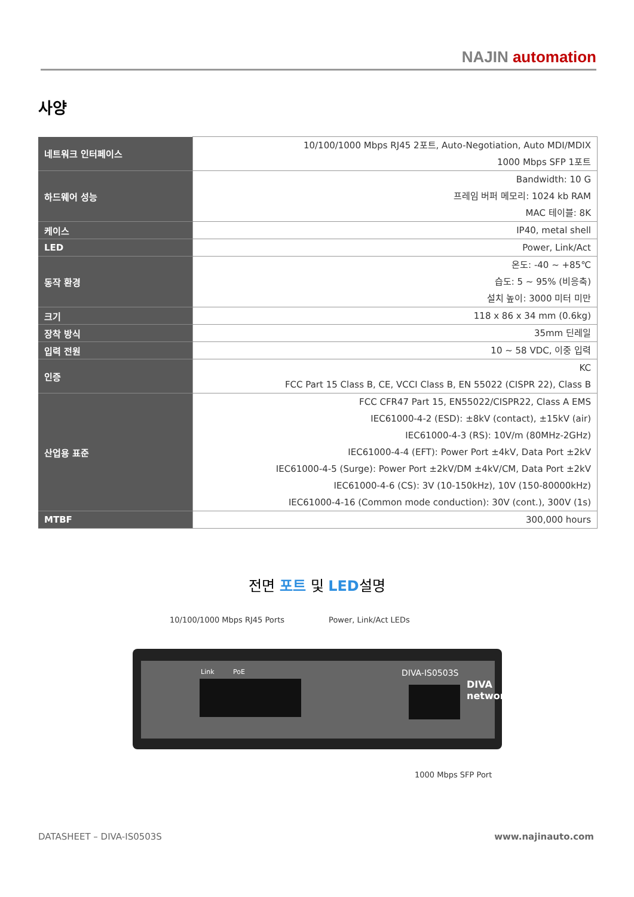NAJIN automation
사양
| 네트워크 인터페이스 | 10/100/1000 Mbps RJ45 2포트, Auto-Negotiation, Auto MDI/MDIX 1000 Mbps SFP 1포트 |
| 하드웨어 성능 | Bandwidth: 10 G 프레임 버퍼 메모리: 1024 kb RAM MAC 테이블: 8K |
| 케이스 | IP40, metal shell |
| LED | Power, Link/Act |
| 동작 환경 | 온도: -40 ~ +85℃ 습도: 5 ~ 95% (비응축) 설치 높이: 3000 미터 미만 |
| 크기 | 118 x 86 x 34 mm (0.6kg) |
| 장착 방식 | 35mm 딘레일 |
| 입력 전원 | 10 ~ 58 VDC, 이중 입력 |
| 인증 | KC FCC Part 15 Class B, CE, VCCI Class B, EN 55022 (CISPR 22), Class B |
| 산업용 표준 | FCC CFR47 Part 15, EN55022/CISPR22, Class A EMS IEC61000-4-2 (ESD): ±8kV (contact), ±15kV (air) IEC61000-4-3 (RS): 10V/m (80MHz-2GHz) IEC61000-4-4 (EFT): Power Port ±4kV, Data Port ±2kV IEC61000-4-5 (Surge): Power Port ±2kV/DM ±4kV/CM, Data Port ±2kV IEC61000-4-6 (CS): 3V (10-150kHz), 10V (150-80000kHz) IEC61000-4-16 (Common mode conduction): 30V (cont.), 300V (1s) |
| MTBF | 300,000 hours |
전면 포트 및 LED설명
10/100/1000 Mbps RJ45 Ports Power, Link/Act LEDs
Link PoE DIVA-IS0503S
DIVA networks
1000 Mbps SFP Port
DATASHEET – DIVA-IS0503S www.najinauto.com